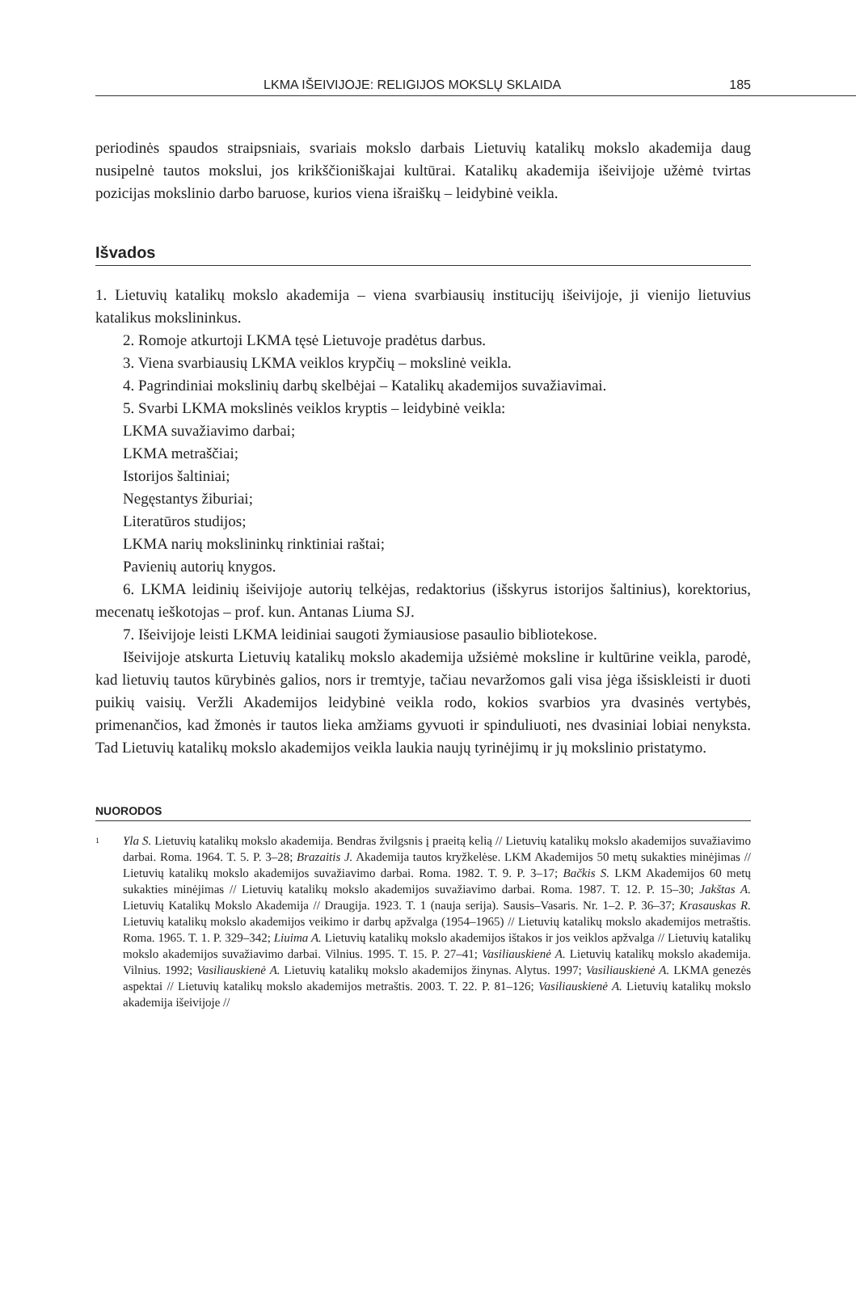LKMA IŠEIVIJOJE: RELIGIJOS MOKSLŲ SKLAIDA 185
periodinės spaudos straipsniais, svariais mokslo darbais Lietuvių katalikų mokslo akademija daug nusipelnė tautos mokslui, jos krikščioniškajai kultūrai. Katalikų akademija išeivijoje užėmė tvirtas pozicijas mokslinio darbo baruose, kurios viena išraiškų – leidybinė veikla.
Išvados
1. Lietuvių katalikų mokslo akademija – viena svarbiausių institucijų išeivijoje, ji vienijo lietuvius katalikus mokslininkus.
2. Romoje atkurtoji LKMA tęsė Lietuvoje pradėtus darbus.
3. Viena svarbiausių LKMA veiklos krypčių – mokslinė veikla.
4. Pagrindiniai mokslinių darbų skelbėjai – Katalikų akademijos suvažiavimai.
5. Svarbi LKMA mokslinės veiklos kryptis – leidybinė veikla:
LKMA suvažiavimo darbai;
LKMA metraščiai;
Istorijos šaltiniai;
Negęstantys žiburiai;
Literatūros studijos;
LKMA narių mokslininkų rinktiniai raštai;
Pavienių autorių knygos.
6. LKMA leidinių išeivijoje autorių telkėjas, redaktorius (išskyrus istorijos šaltinius), korektorius, mecenatų ieškotojas – prof. kun. Antanas Liuma SJ.
7. Išeivijoje leisti LKMA leidiniai saugoti žymiausiose pasaulio bibliotekose.
Išeivijoje atskurta Lietuvių katalikų mokslo akademija užsiėmė moksline ir kultūrine veikla, parodė, kad lietuvių tautos kūrybinės galios, nors ir tremtyje, tačiau nevaržomos gali visa jėga išsiskleisti ir duoti puikių vaisių. Veržli Akademijos leidybinė veikla rodo, kokios svarbios yra dvasinės vertybės, primenančios, kad žmonės ir tautos lieka amžiams gyvuoti ir spinduliuoti, nes dvasiniai lobiai nenyksta. Tad Lietuvių katalikų mokslo akademijos veikla laukia naujų tyrinėjimų ir jų mokslinio pristatymo.
NUORODOS
<sup>1</sup>
Yla S. Lietuvių katalikų mokslo akademija. Bendras žvilgsnis į praeitą kelią // Lietuvių katalikų mokslo akademijos suvažiavimo darbai. Roma. 1964. T. 5. P. 3–28; Brazaitis J. Akademija tautos kryžkelėse. LKM Akademijos 50 metų sukakties minėjimas // Lietuvių katalikų mokslo akademijos suvažiavimo darbai. Roma. 1982. T. 9. P. 3–17; Bačkis S. LKM Akademijos 60 metų sukakties minėjimas // Lietuvių katalikų mokslo akademijos suvažiavimo darbai. Roma. 1987. T. 12. P. 15–30; Jakštas A. Lietuvių Katalikų Mokslo Akademija // Draugija. 1923. T. 1 (nauja serija). Sausis–Vasaris. Nr. 1–2. P. 36–37; Krasauskas R. Lietuvių katalikų mokslo akademijos veikimo ir darbų apžvalga (1954–1965) // Lietuvių katalikų mokslo akademijos metraštis. Roma. 1965. T. 1. P. 329–342; Liuima A. Lietuvių katalikų mokslo akademijos ištakos ir jos veiklos apžvalga // Lietuvių katalikų mokslo akademijos suvažiavimo darbai. Vilnius. 1995. T. 15. P. 27–41; Vasiliauskienė A. Lietuvių katalikų mokslo akademija. Vilnius. 1992; Vasiliauskienė A. Lietuvių katalikų mokslo akademijos žinynas. Alytus. 1997; Vasiliauskienė A. LKMA genezės aspektai // Lietuvių katalikų mokslo akademijos metraštis. 2003. T. 22. P. 81–126; Vasiliauskienė A. Lietuvių katalikų mokslo akademija išeivijoje //